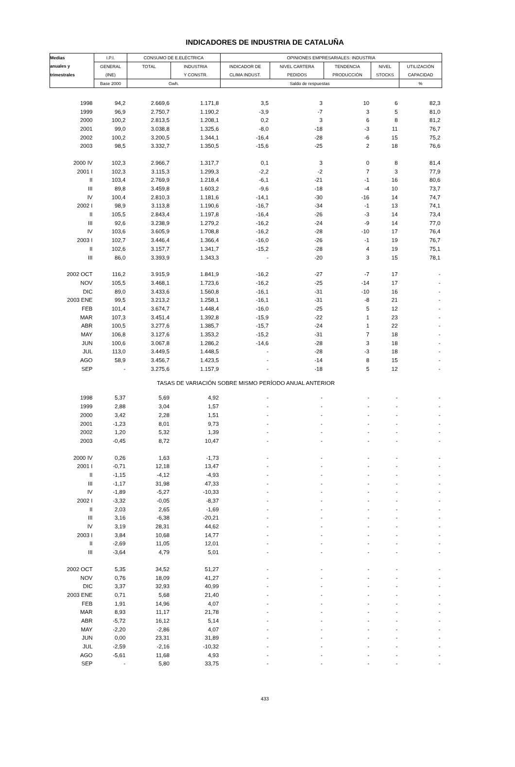INDICADORES DE INDUSTRIA DE CATALUÑA
| Medias | I.P.I. | CONSUMO DE E.ELÉCTRICA | | OPINIONES EMPRESARIALES: INDUSTRIA | | | | |
| anuales y | GENERAL | TOTAL | INDUSTRIA | INDICADOR DE | NIVEL CARTERA | TENDENCIA | NIVEL | UTILIZACIÓN |
| trimestrales | (INE) | | Y CONSTR. | CLIMA INDUST. | PEDIDOS | PRODUCCIÓN | STOCKS | CAPACIDAD |
| | Base 2000 | Gwh. | | Saldo de respuestas | | | | % |
| 1998 | 94,2 | 2.669,6 | 1.171,8 | 3,5 | 3 | 10 | 6 | 82,3 |
| 1999 | 96,9 | 2.750,7 | 1.190,2 | -3,9 | -7 | 3 | 5 | 81,0 |
| 2000 | 100,2 | 2.813,5 | 1.208,1 | 0,2 | 3 | 6 | 8 | 81,2 |
| 2001 | 99,0 | 3.038,8 | 1.325,6 | -8,0 | -18 | -3 | 11 | 76,7 |
| 2002 | 100,2 | 3.200,5 | 1.344,1 | -16,4 | -28 | -6 | 15 | 75,2 |
| 2003 | 98,5 | 3.332,7 | 1.350,5 | -15,6 | -25 | 2 | 18 | 76,6 |
| 2000 IV | 102,3 | 2.966,7 | 1.317,7 | 0,1 | 3 | 0 | 8 | 81,4 |
| 2001 I | 102,3 | 3.115,3 | 1.299,3 | -2,2 | -2 | 7 | 3 | 77,9 |
| II | 103,4 | 2.769,9 | 1.218,4 | -6,1 | -21 | -1 | 16 | 80,6 |
| III | 89,8 | 3.459,8 | 1.603,2 | -9,6 | -18 | -4 | 10 | 73,7 |
| IV | 100,4 | 2.810,3 | 1.181,6 | -14,1 | -30 | -16 | 14 | 74,7 |
| 2002 I | 98,9 | 3.113,8 | 1.190,6 | -16,7 | -34 | -1 | 13 | 74,1 |
| II | 105,5 | 2.843,4 | 1.197,8 | -16,4 | -26 | -3 | 14 | 73,4 |
| III | 92,6 | 3.238,9 | 1.279,2 | -16,2 | -24 | -9 | 14 | 77,0 |
| IV | 103,6 | 3.605,9 | 1.708,8 | -16,2 | -28 | -10 | 17 | 76,4 |
| 2003 I | 102,7 | 3.446,4 | 1.366,4 | -16,0 | -26 | -1 | 19 | 76,7 |
| II | 102,6 | 3.157,7 | 1.341,7 | -15,2 | -28 | 4 | 19 | 75,1 |
| III | 86,0 | 3.393,9 | 1.343,3 | - | -20 | 3 | 15 | 78,1 |
| 2002 OCT | 116,2 | 3.915,9 | 1.841,9 | -16,2 | -27 | -7 | 17 | - |
| NOV | 105,5 | 3.468,1 | 1.723,6 | -16,2 | -25 | -14 | 17 | - |
| DIC | 89,0 | 3.433,6 | 1.560,8 | -16,1 | -31 | -10 | 16 | - |
| 2003 ENE | 99,5 | 3.213,2 | 1.258,1 | -16,1 | -31 | -8 | 21 | - |
| FEB | 101,4 | 3.674,7 | 1.448,4 | -16,0 | -25 | 5 | 12 | - |
| MAR | 107,3 | 3.451,4 | 1.392,8 | -15,9 | -22 | 1 | 23 | - |
| ABR | 100,5 | 3.277,6 | 1.385,7 | -15,7 | -24 | 1 | 22 | - |
| MAY | 106,8 | 3.127,6 | 1.353,2 | -15,2 | -31 | 7 | 18 | - |
| JUN | 100,6 | 3.067,8 | 1.286,2 | -14,6 | -28 | 3 | 18 | - |
| JUL | 113,0 | 3.449,5 | 1.448,5 | - | -28 | -3 | 18 | - |
| AGO | 58,9 | 3.456,7 | 1.423,5 | - | -14 | 8 | 15 | - |
| SEP | - | 3.275,6 | 1.157,9 | - | -18 | 5 | 12 | - |
| TASAS DE VARIACIÓN SOBRE MISMO PERÍODO ANUAL ANTERIOR | | | | | | | | |
| 1998 | 5,37 | 5,69 | 4,92 | - | - | - | - | - |
| 1999 | 2,88 | 3,04 | 1,57 | - | - | - | - | - |
| 2000 | 3,42 | 2,28 | 1,51 | - | - | - | - | - |
| 2001 | -1,23 | 8,01 | 9,73 | - | - | - | - | - |
| 2002 | 1,20 | 5,32 | 1,39 | - | - | - | - | - |
| 2003 | -0,45 | 8,72 | 10,47 | - | - | - | - | - |
| 2000 IV | 0,26 | 1,63 | -1,73 | - | - | - | - | - |
| 2001 I | -0,71 | 12,18 | 13,47 | - | - | - | - | - |
| II | -1,15 | -4,12 | -4,93 | - | - | - | - | - |
| III | -1,17 | 31,98 | 47,33 | - | - | - | - | - |
| IV | -1,89 | -5,27 | -10,33 | - | - | - | - | - |
| 2002 I | -3,32 | -0,05 | -8,37 | - | - | - | - | - |
| II | 2,03 | 2,65 | -1,69 | - | - | - | - | - |
| III | 3,16 | -6,38 | -20,21 | - | - | - | - | - |
| IV | 3,19 | 28,31 | 44,62 | - | - | - | - | - |
| 2003 I | 3,84 | 10,68 | 14,77 | - | - | - | - | - |
| II | -2,69 | 11,05 | 12,01 | - | - | - | - | - |
| III | -3,64 | 4,79 | 5,01 | - | - | - | - | - |
| 2002 OCT | 5,35 | 34,52 | 51,27 | - | - | - | - | - |
| NOV | 0,76 | 18,09 | 41,27 | - | - | - | - | - |
| DIC | 3,37 | 32,93 | 40,99 | - | - | - | - | - |
| 2003 ENE | 0,71 | 5,68 | 21,40 | - | - | - | - | - |
| FEB | 1,91 | 14,96 | 4,07 | - | - | - | - | - |
| MAR | 8,93 | 11,17 | 21,78 | - | - | - | - | - |
| ABR | -5,72 | 16,12 | 5,14 | - | - | - | - | - |
| MAY | -2,20 | -2,86 | 4,07 | - | - | - | - | - |
| JUN | 0,00 | 23,31 | 31,89 | - | - | - | - | - |
| JUL | -2,59 | -2,16 | -10,32 | - | - | - | - | - |
| AGO | -5,61 | 11,68 | 4,93 | - | - | - | - | - |
| SEP | - | 5,80 | 33,75 | - | - | - | - | - |
433